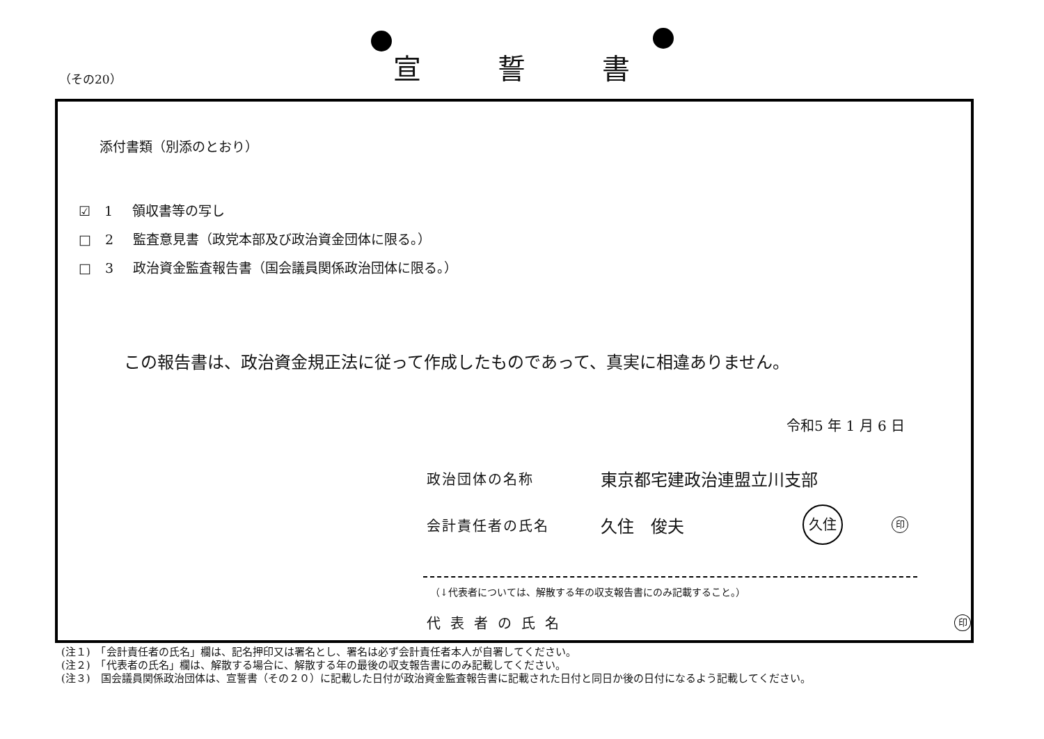（その20）
宣誓書
添付書類（別添のとおり）
☑ 1 領収書等の写し
□ 2 監査意見書（政党本部及び政治資金団体に限る。）
□ 3 政治資金監査報告書（国会議員関係政治団体に限る。）
この報告書は、政治資金規正法に従って作成したものであって、真実に相違ありません。
令和5 年 1 月 6 日
政治団体の名称 東京都宅建政治連盟立川支部
会計責任者の氏名 久住　俊夫 久住 印
（↓代表者については、解散する年の収支報告書にのみ記載すること。）
代表者の氏名 印
(注１)　「会計責任者の氏名」欄は、記名押印又は署名とし、署名は必ず会計責任者本人が自署してください。
(注２)　「代表者の氏名」欄は、解散する場合に、解散する年の最後の収支報告書にのみ記載してください。
(注３)　国会議員関係政治団体は、宣誓書（その２０）に記載した日付が政治資金監査報告書に記載された日付と同日か後の日付になるよう記載してください。